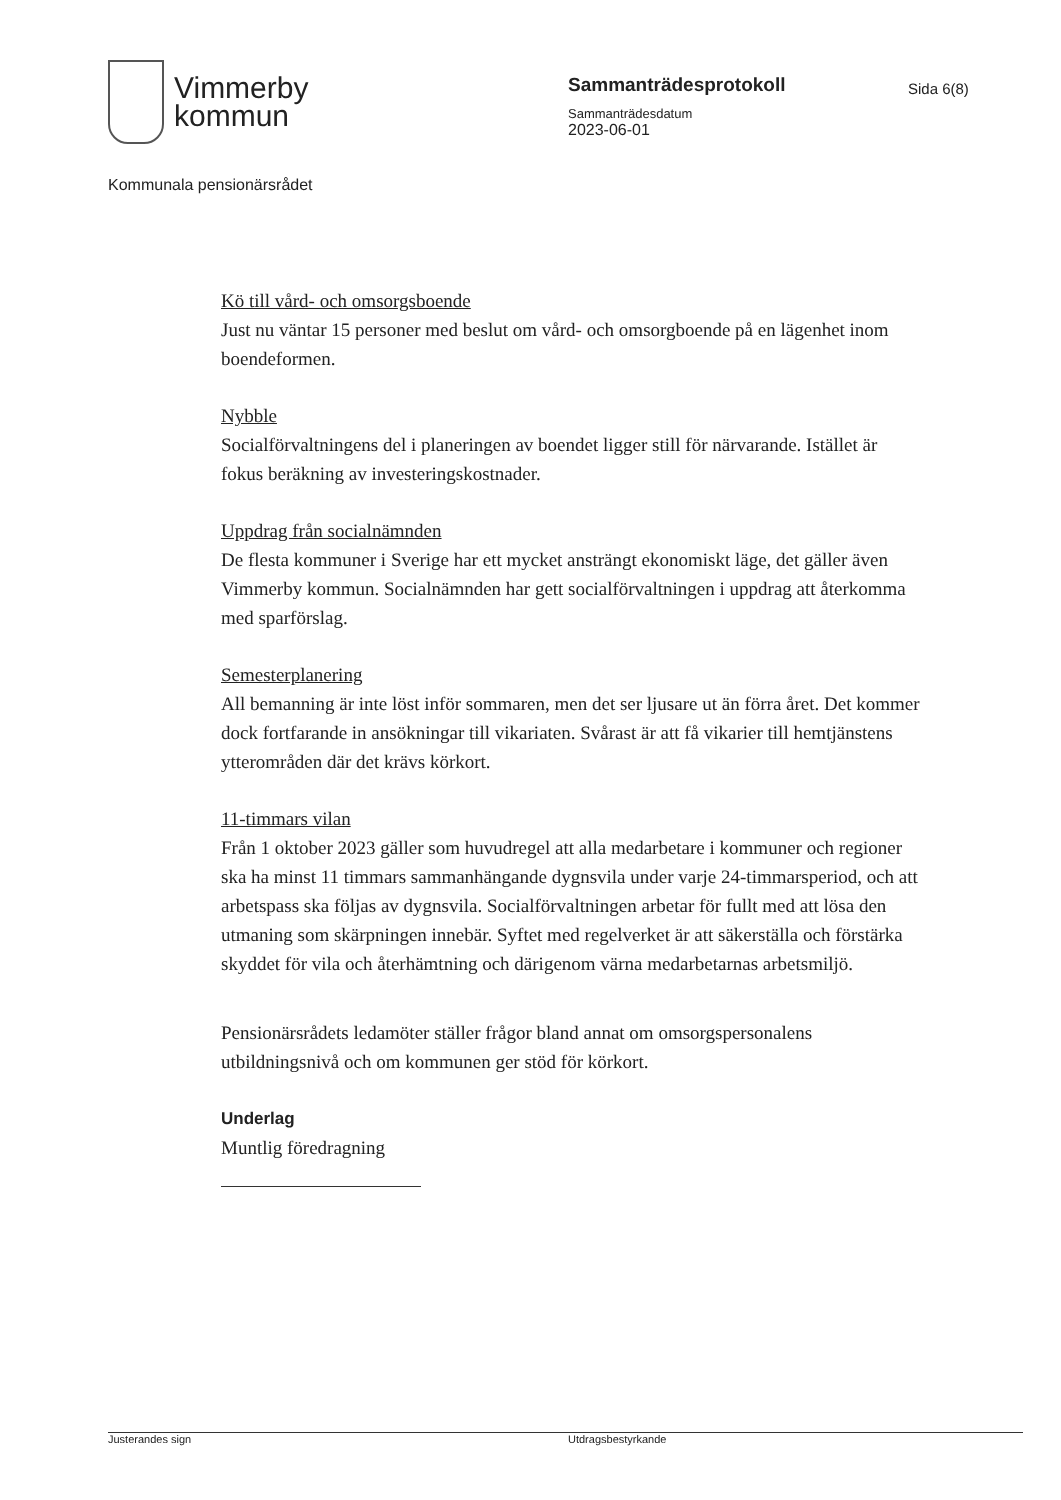Vimmerby
kommun
Sammanträdesprotokoll
Sammanträdesdatum
2023-06-01
Sida 6(8)
Kommunala pensionärsrådet
Kö till vård- och omsorgsboende
Just nu väntar 15 personer med beslut om vård- och omsorgboende på en lägenhet inom boendeformen.
Nybble
Socialförvaltningens del i planeringen av boendet ligger still för närvarande. Istället är fokus beräkning av investeringskostnader.
Uppdrag från socialnämnden
De flesta kommuner i Sverige har ett mycket ansträngt ekonomiskt läge, det gäller även Vimmerby kommun. Socialnämnden har gett socialförvaltningen i uppdrag att återkomma med sparförslag.
Semesterplanering
All bemanning är inte löst inför sommaren, men det ser ljusare ut än förra året. Det kommer dock fortfarande in ansökningar till vikariaten. Svårast är att få vikarier till hemtjänstens ytterområden där det krävs körkort.
11-timmars vilan
Från 1 oktober 2023 gäller som huvudregel att alla medarbetare i kommuner och regioner ska ha minst 11 timmars sammanhängande dygnsvila under varje 24-timmarsperiod, och att arbetspass ska följas av dygnsvila. Socialförvaltningen arbetar för fullt med att lösa den utmaning som skärpningen innebär. Syftet med regelverket är att säkerställa och förstärka skyddet för vila och återhämtning och därigenom värna medarbetarnas arbetsmiljö.
Pensionärsrådets ledamöter ställer frågor bland annat om omsorgspersonalens utbildningsnivå och om kommunen ger stöd för körkort.
Underlag
Muntlig föredragning
Justerandes sign Utdragsbestyrkande